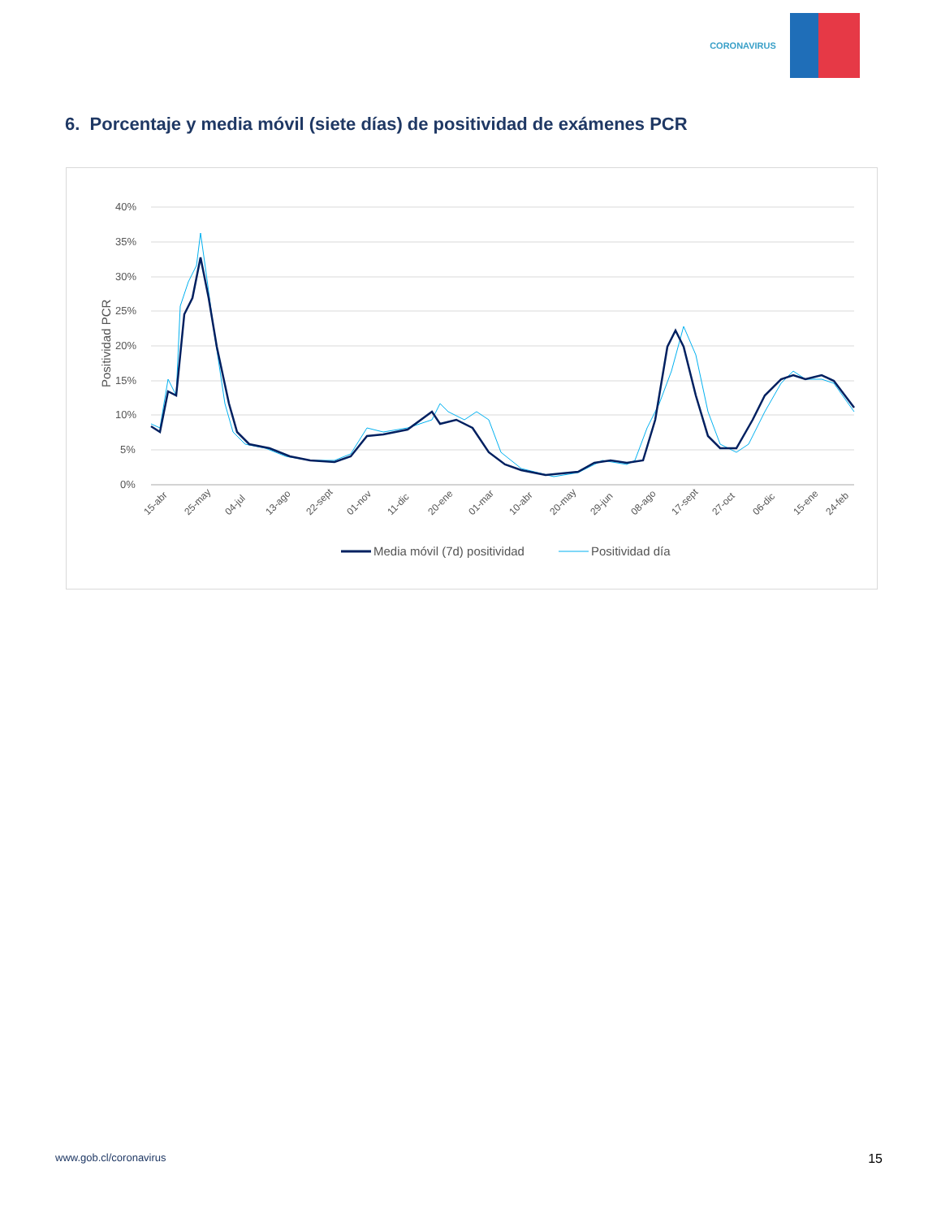CORONAVIRUS
6. Porcentaje y media móvil (siete días) de positividad de exámenes PCR
40%
35%
30%
25%
20%
15%
10%
5%
0%
Positividad PCR
15-abr
25-may
04-jul
13-ago
22-sept
01-nov
11-dic
20-ene
01-mar
10-abr
20-may
29-jun
08-ago
17-sept
27-oct
06-dic
15-ene
24-feb
Media móvil (7d) positividad
Positividad día
www.gob.cl/coronavirus 15